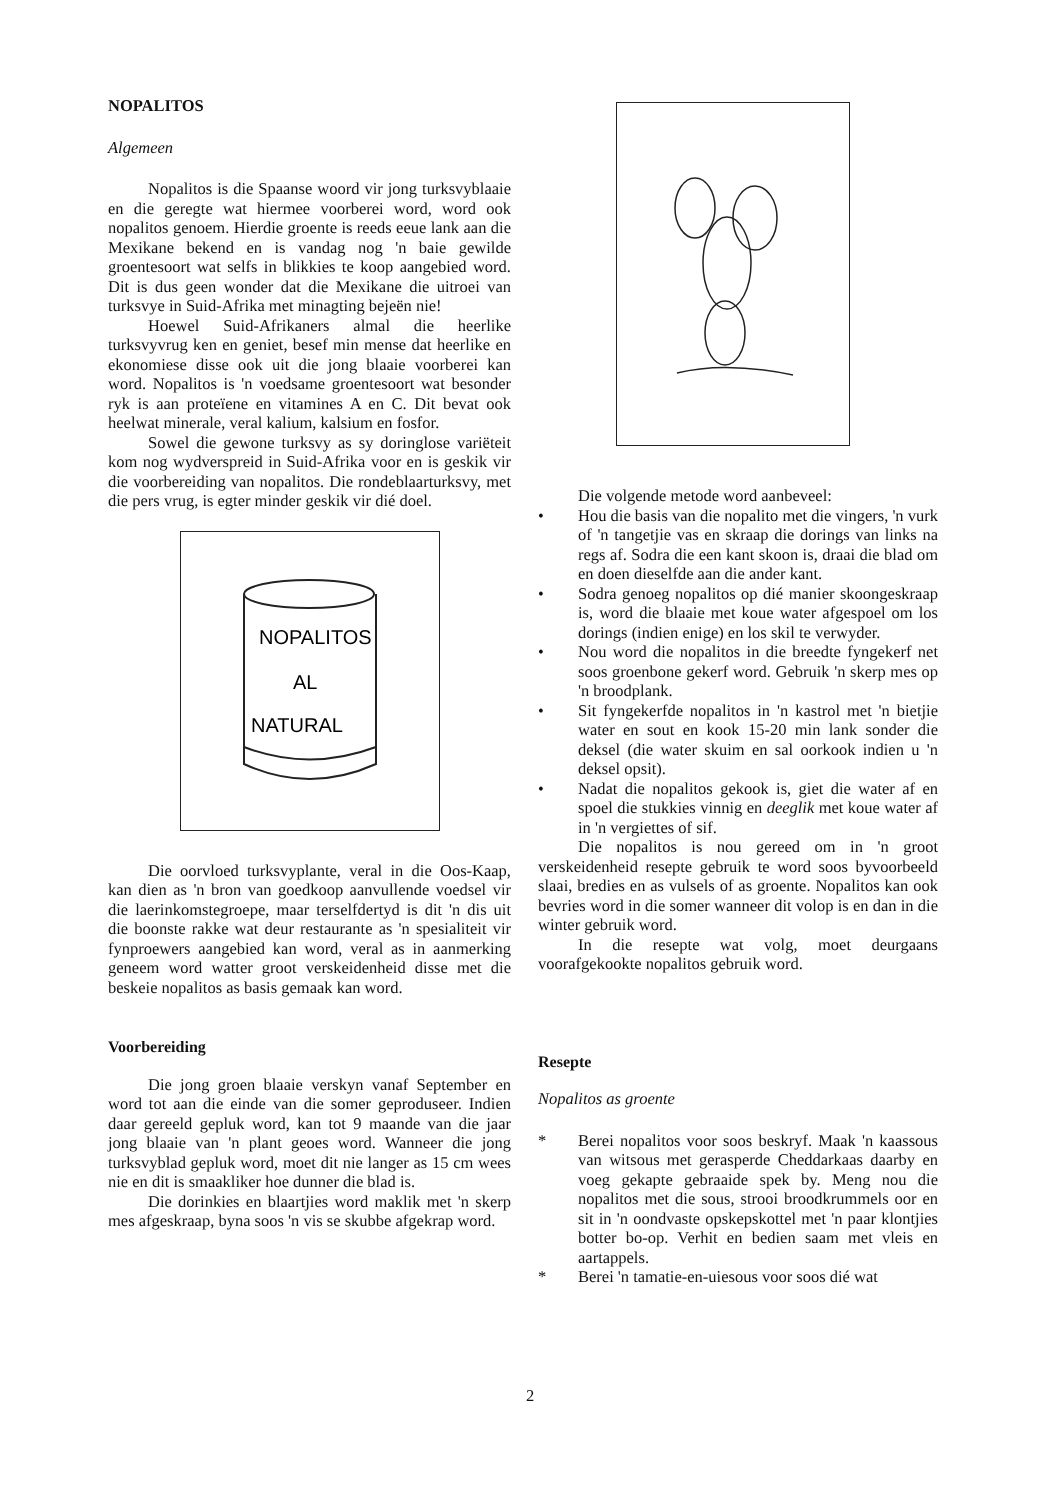NOPALITOS
Algemeen
Nopalitos is die Spaanse woord vir jong turksvyblaaie en die geregte wat hiermee voorberei word, word ook nopalitos genoem. Hierdie groente is reeds eeue lank aan die Mexikane bekend en is vandag nog 'n baie gewilde groentesoort wat selfs in blikkies te koop aangebied word. Dit is dus geen wonder dat die Mexikane die uitroei van turksvye in Suid-Afrika met minagting bejeën nie!
Hoewel Suid-Afrikaners almal die heerlike turksvyvrug ken en geniet, besef min mense dat heerlike en ekonomiese disse ook uit die jong blaaie voorberei kan word. Nopalitos is 'n voedsame groentesoort wat besonder ryk is aan proteïene en vitamines A en C. Dit bevat ook heelwat minerale, veral kalium, kalsium en fosfor.
Sowel die gewone turksvy as sy doringlose variëteit kom nog wydverspreid in Suid-Afrika voor en is geskik vir die voorbereiding van nopalitos. Die rondeblaarturksvy, met die pers vrug, is egter minder geskik vir dié doel.
NOPALITOS
AL
NATURAL
Die oorvloed turksvyplante, veral in die Oos-Kaap, kan dien as 'n bron van goedkoop aanvullende voedsel vir die laerinkomstegroepe, maar terselfdertyd is dit 'n dis uit die boonste rakke wat deur restaurante as 'n spesialiteit vir fynproewers aangebied kan word, veral as in aanmerking geneem word watter groot verskeidenheid disse met die beskeie nopalitos as basis gemaak kan word.
Voorbereiding
Die jong groen blaaie verskyn vanaf September en word tot aan die einde van die somer geproduseer. Indien daar gereeld gepluk word, kan tot 9 maande van die jaar jong blaaie van 'n plant geoes word. Wanneer die jong turksvyblad gepluk word, moet dit nie langer as 15 cm wees nie en dit is smaakliker hoe dunner die blad is.
Die dorinkies en blaartjies word maklik met 'n skerp mes afgeskraap, byna soos 'n vis se skubbe afgekrap word.
Die volgende metode word aanbeveel:
• Hou die basis van die nopalito met die vingers, 'n vurk of 'n tangetjie vas en skraap die dorings van links na regs af. Sodra die een kant skoon is, draai die blad om en doen dieselfde aan die ander kant.
• Sodra genoeg nopalitos op dié manier skoongeskraap is, word die blaaie met koue water afgespoel om los dorings (indien enige) en los skil te verwyder.
• Nou word die nopalitos in die breedte fyngekerf net soos groenbone gekerf word. Gebruik 'n skerp mes op 'n broodplank.
• Sit fyngekerfde nopalitos in 'n kastrol met 'n bietjie water en sout en kook 15-20 min lank sonder die deksel (die water skuim en sal oorkook indien u 'n deksel opsit).
• Nadat die nopalitos gekook is, giet die water af en spoel die stukkies vinnig en deeglik met koue water af in 'n vergiettes of sif.
Die nopalitos is nou gereed om in 'n groot verskeidenheid resepte gebruik te word soos byvoorbeeld slaai, bredies en as vulsels of as groente. Nopalitos kan ook bevries word in die somer wanneer dit volop is en dan in die winter gebruik word.
In die resepte wat volg, moet deurgaans voorafgekookte nopalitos gebruik word.
Resepte
Nopalitos as groente
* Berei nopalitos voor soos beskryf. Maak 'n kaassous van witsous met gerasperde Cheddarkaas daarby en voeg gekapte gebraaide spek by. Meng nou die nopalitos met die sous, strooi broodkrummels oor en sit in 'n oondvaste opskepskottel met 'n paar klontjies botter bo-op. Verhit en bedien saam met vleis en aartappels.
* Berei 'n tamatie-en-uiesous voor soos dié wat
2